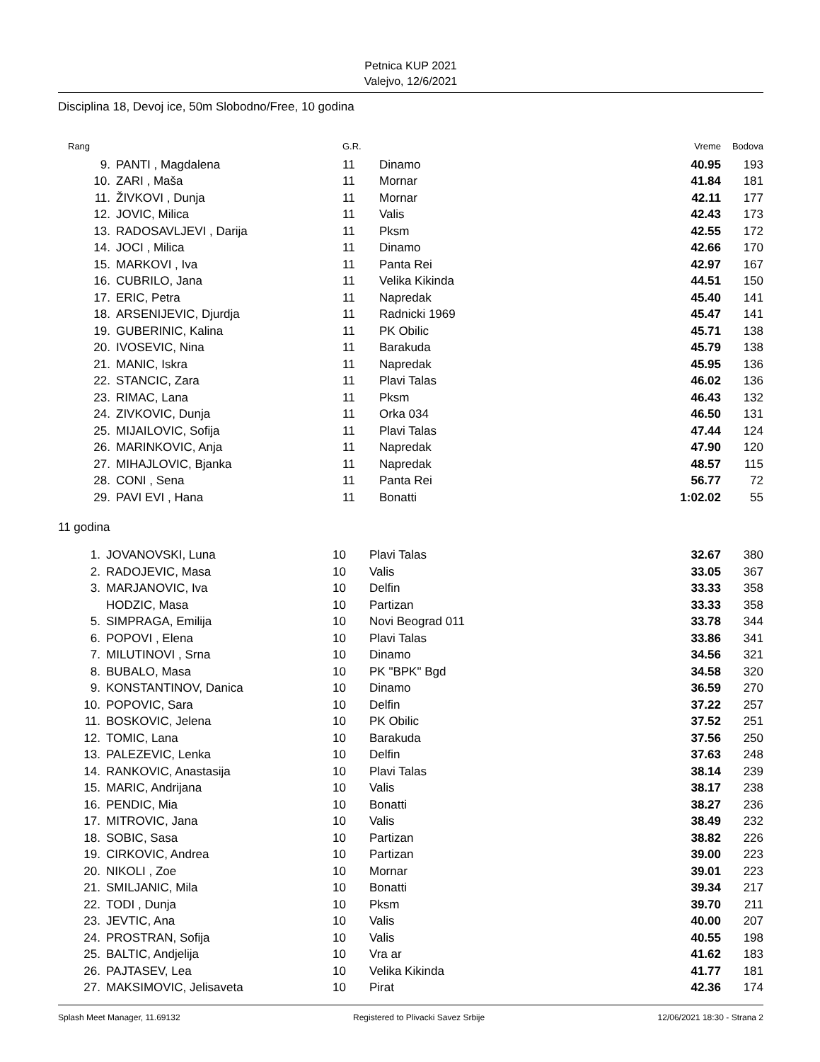Petnica KUP 2021
Valejvo, 12/6/2021
Disciplina 18, Devoj ice, 50m Slobodno/Free, 10 godina
| Rang | | G.R. | | Vreme | Bodova |
| --- | --- | --- | --- | --- | --- |
| 9. | PANTI , Magdalena | 11 | Dinamo | 40.95 | 193 |
| 10. | ZARI , Maša | 11 | Mornar | 41.84 | 181 |
| 11. | ŽIVKOVI , Dunja | 11 | Mornar | 42.11 | 177 |
| 12. | JOVIC, Milica | 11 | Valis | 42.43 | 173 |
| 13. | RADOSAVLJEVI , Darija | 11 | Pksm | 42.55 | 172 |
| 14. | JOCI , Milica | 11 | Dinamo | 42.66 | 170 |
| 15. | MARKOVI , Iva | 11 | Panta Rei | 42.97 | 167 |
| 16. | CUBRILO, Jana | 11 | Velika Kikinda | 44.51 | 150 |
| 17. | ERIC, Petra | 11 | Napredak | 45.40 | 141 |
| 18. | ARSENIJEVIC, Djurdja | 11 | Radnicki 1969 | 45.47 | 141 |
| 19. | GUBERINIC, Kalina | 11 | PK Obilic | 45.71 | 138 |
| 20. | IVOSEVIC, Nina | 11 | Barakuda | 45.79 | 138 |
| 21. | MANIC, Iskra | 11 | Napredak | 45.95 | 136 |
| 22. | STANCIC, Zara | 11 | Plavi Talas | 46.02 | 136 |
| 23. | RIMAC, Lana | 11 | Pksm | 46.43 | 132 |
| 24. | ZIVKOVIC, Dunja | 11 | Orka 034 | 46.50 | 131 |
| 25. | MIJAILOVIC, Sofija | 11 | Plavi Talas | 47.44 | 124 |
| 26. | MARINKOVIC, Anja | 11 | Napredak | 47.90 | 120 |
| 27. | MIHAJLOVIC, Bjanka | 11 | Napredak | 48.57 | 115 |
| 28. | CONI , Sena | 11 | Panta Rei | 56.77 | 72 |
| 29. | PAVI EVI , Hana | 11 | Bonatti | 1:02.02 | 55 |
11 godina
| 1. | JOVANOVSKI, Luna | 10 | Plavi Talas | 32.67 | 380 |
| 2. | RADOJEVIC, Masa | 10 | Valis | 33.05 | 367 |
| 3. | MARJANOVIC, Iva | 10 | Delfin | 33.33 | 358 |
| | HODZIC, Masa | 10 | Partizan | 33.33 | 358 |
| 5. | SIMPRAGA, Emilija | 10 | Novi Beograd 011 | 33.78 | 344 |
| 6. | POPOVI , Elena | 10 | Plavi Talas | 33.86 | 341 |
| 7. | MILUTINOVI , Srna | 10 | Dinamo | 34.56 | 321 |
| 8. | BUBALO, Masa | 10 | PK "BPK" Bgd | 34.58 | 320 |
| 9. | KONSTANTINOV, Danica | 10 | Dinamo | 36.59 | 270 |
| 10. | POPOVIC, Sara | 10 | Delfin | 37.22 | 257 |
| 11. | BOSKOVIC, Jelena | 10 | PK Obilic | 37.52 | 251 |
| 12. | TOMIC, Lana | 10 | Barakuda | 37.56 | 250 |
| 13. | PALEZEVIC, Lenka | 10 | Delfin | 37.63 | 248 |
| 14. | RANKOVIC, Anastasija | 10 | Plavi Talas | 38.14 | 239 |
| 15. | MARIC, Andrijana | 10 | Valis | 38.17 | 238 |
| 16. | PENDIC, Mia | 10 | Bonatti | 38.27 | 236 |
| 17. | MITROVIC, Jana | 10 | Valis | 38.49 | 232 |
| 18. | SOBIC, Sasa | 10 | Partizan | 38.82 | 226 |
| 19. | CIRKOVIC, Andrea | 10 | Partizan | 39.00 | 223 |
| 20. | NIKOLI , Zoe | 10 | Mornar | 39.01 | 223 |
| 21. | SMILJANIC, Mila | 10 | Bonatti | 39.34 | 217 |
| 22. | TODI , Dunja | 10 | Pksm | 39.70 | 211 |
| 23. | JEVTIC, Ana | 10 | Valis | 40.00 | 207 |
| 24. | PROSTRAN, Sofija | 10 | Valis | 40.55 | 198 |
| 25. | BALTIC, Andjelija | 10 | Vra ar | 41.62 | 183 |
| 26. | PAJTASEV, Lea | 10 | Velika Kikinda | 41.77 | 181 |
| 27. | MAKSIMOVIC, Jelisaveta | 10 | Pirat | 42.36 | 174 |
Splash Meet Manager, 11.69132 Registered to Plivacki Savez Srbije 12/06/2021 18:30 - Strana 2